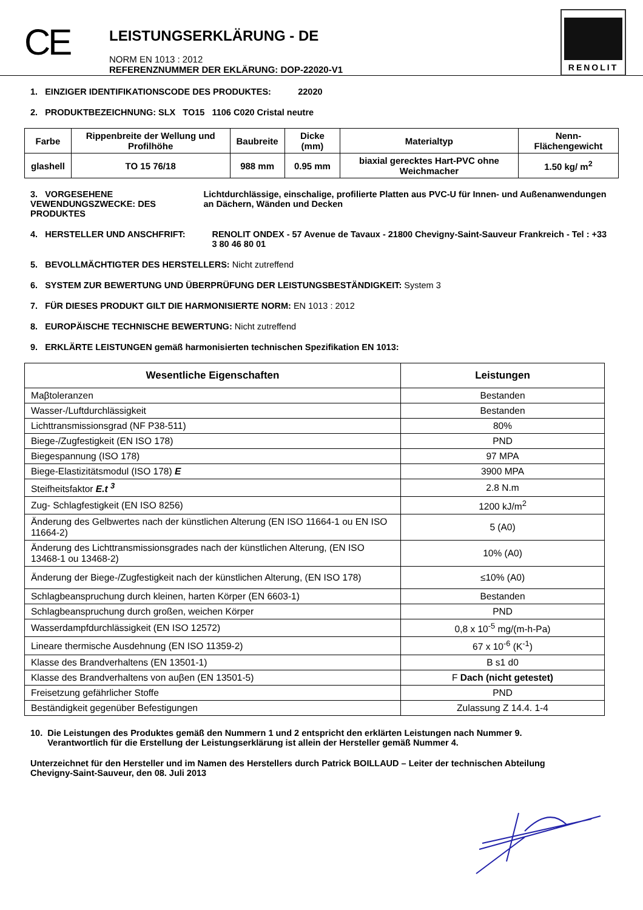CE
LEISTUNGSERKLÄRUNG - DE
NORM EN 1013 : 2012
REFERENZNUMMER DER EKLÄRUNG: DOP-22020-V1
RENOLIT
1. EINZIGER IDENTIFIKATIONSCODE DES PRODUKTES: 22020
2. PRODUKTBEZEICHNUNG: SLX TO15 1106 C020 Cristal neutre
| Farbe | Rippenbreite der Wellung und Profilhöhe | Baubreite | Dicke (mm) | Materialtyp | Nenn-Flächengewicht |
| --- | --- | --- | --- | --- | --- |
| glashell | TO 15 76/18 | 988 mm | 0.95 mm | biaxial gerecktes Hart-PVC ohne Weichmacher | 1.50 kg/ m<sup>2</sup> |
3. VORGESEHENE VEWENDUNGSZWECKE: DES PRODUKTES Lichtdurchlässige, einschalige, profilierte Platten aus PVC-U für Innen- und Außenanwendungen an Dächern, Wänden und Decken
4. HERSTELLER UND ANSCHFRIFT: RENOLIT ONDEX - 57 Avenue de Tavaux - 21800 Chevigny-Saint-Sauveur Frankreich - Tel : +33 3 80 46 80 01
5. BEVOLLMÄCHTIGTER DES HERSTELLERS: Nicht zutreffend
6. SYSTEM ZUR BEWERTUNG UND ÜBERPRÜFUNG DER LEISTUNGSBESTÄNDIGKEIT: System 3
7. FÜR DIESES PRODUKT GILT DIE HARMONISIERTE NORM: EN 1013 : 2012
8. EUROPÄISCHE TECHNISCHE BEWERTUNG: Nicht zutreffend
9. ERKLÄRTE LEISTUNGEN gemäß harmonisierten technischen Spezifikation EN 1013:
| Wesentliche Eigenschaften | Leistungen |
| --- | --- |
| Maβtoleranzen | Bestanden |
| Wasser-/Luftdurchlässigkeit | Bestanden |
| Lichttransmissionsgrad (NF P38-511) | 80% |
| Biege-/Zugfestigkeit (EN ISO 178) | PND |
| Biegespannung (ISO 178) | 97 MPA |
| Biege-Elastizitätsmodul (ISO 178) E | 3900 MPA |
| Steifheitsfaktor E.t <sup>3</sup> | 2.8 N.m |
| Zug- Schlagfestigkeit (EN ISO 8256) | 1200 kJ/m<sup>2</sup> |
| Änderung des Gelbwertes nach der künstlichen Alterung (EN ISO 11664-1 ou EN ISO 11664-2) | 5 (A0) |
| Änderung des Lichttransmissionsgrades nach der künstlichen Alterung, (EN ISO 13468-1 ou 13468-2) | 10% (A0) |
| Änderung der Biege-/Zugfestigkeit nach der künstlichen Alterung, (EN ISO 178) | ≤10% (A0) |
| Schlagbeanspruchung durch kleinen, harten Körper (EN 6603-1) | Bestanden |
| Schlagbeanspruchung durch großen, weichen Körper | PND |
| Wasserdampfdurchlässigkeit (EN ISO 12572) | 0,8 x 10<sup>-5</sup> mg/(m-h-Pa) |
| Lineare thermische Ausdehnung (EN ISO 11359-2) | 67 x 10<sup>-6</sup> (K<sup>-1</sup>) |
| Klasse des Brandverhaltens (EN 13501-1) | B s1 d0 |
| Klasse des Brandverhaltens von auβen (EN 13501-5) | F Dach (nicht getestet) |
| Freisetzung gefährlicher Stoffe | PND |
| Beständigkeit gegenüber Befestigungen | Zulassung Z 14.4. 1-4 |
10. Die Leistungen des Produktes gemäß den Nummern 1 und 2 entspricht den erklärten Leistungen nach Nummer 9.
Verantwortlich für die Erstellung der Leistungserklärung ist allein der Hersteller gemäß Nummer 4.
Unterzeichnet für den Hersteller und im Namen des Herstellers durch Patrick BOILLAUD – Leiter der technischen Abteilung
Chevigny-Saint-Sauveur, den 08. Juli 2013